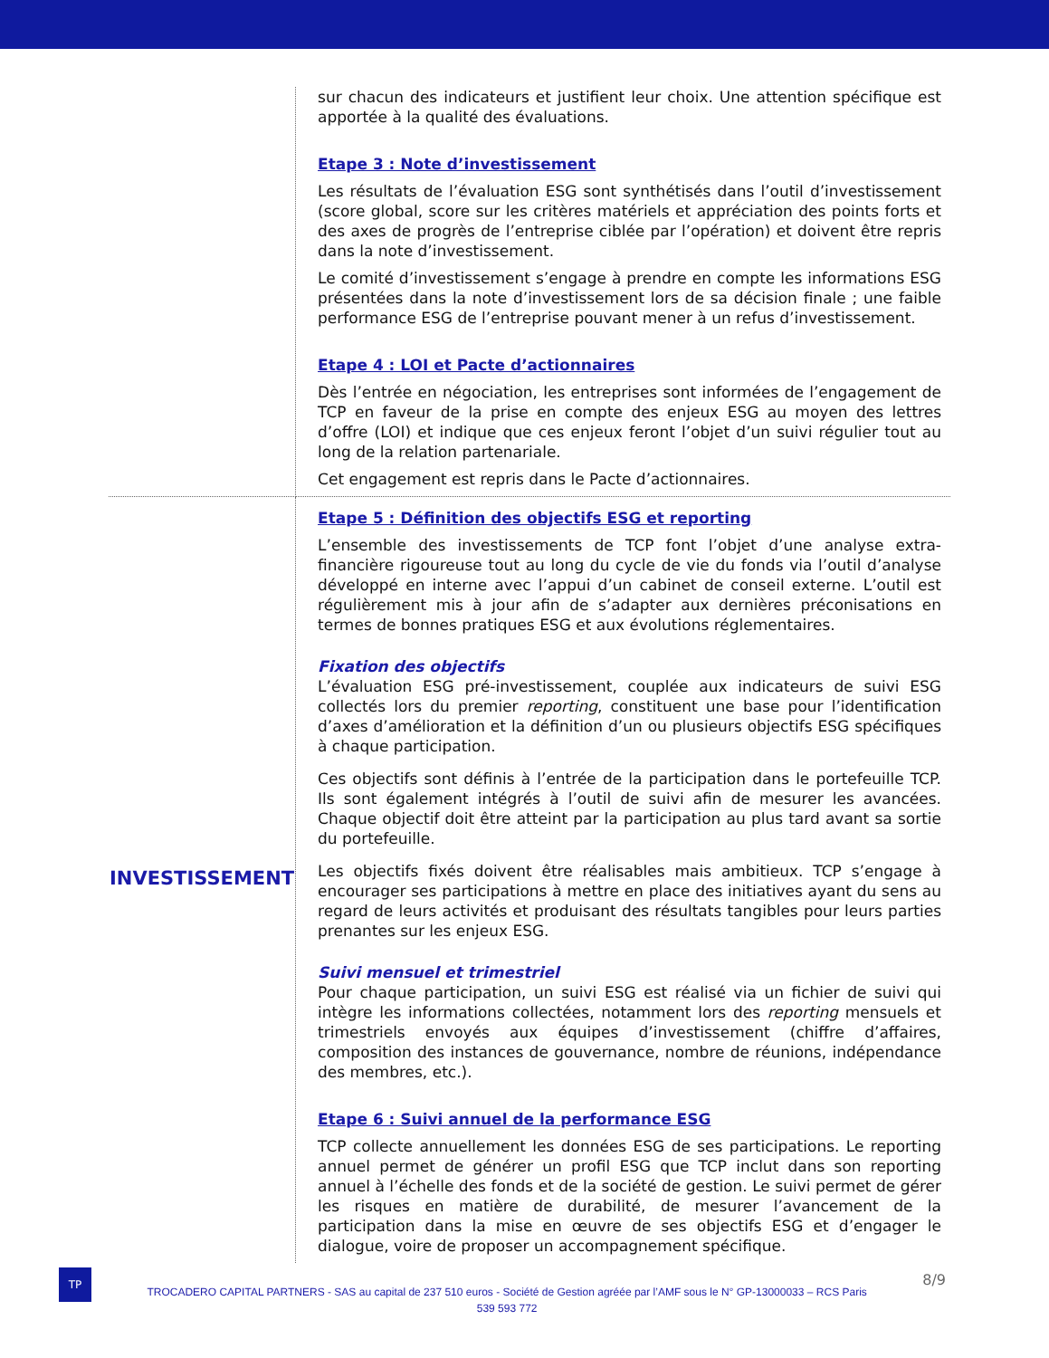| | sur chacun des indicateurs et justifient leur choix. Une attention spécifique est apportée à la qualité des évaluations. Etape 3 : Note d’investissement Les résultats de l’évaluation ESG sont synthétisés dans l’outil d’investissement (score global, score sur les critères matériels et appréciation des points forts et des axes de progrès de l’entreprise ciblée par l’opération) et doivent être repris dans la note d’investissement. Le comité d’investissement s’engage à prendre en compte les informations ESG présentées dans la note d’investissement lors de sa décision finale ; une faible performance ESG de l’entreprise pouvant mener à un refus d’investissement. Etape 4 : LOI et Pacte d’actionnaires Dès l’entrée en négociation, les entreprises sont informées de l’engagement de TCP en faveur de la prise en compte des enjeux ESG au moyen des lettres d’offre (LOI) et indique que ces enjeux feront l’objet d’un suivi régulier tout au long de la relation partenariale. Cet engagement est repris dans le Pacte d’actionnaires. |
| INVESTISSEMENT | Etape 5 : Définition des objectifs ESG et reporting L’ensemble des investissements de TCP font l’objet d’une analyse extra-financière rigoureuse tout au long du cycle de vie du fonds via l’outil d’analyse développé en interne avec l’appui d’un cabinet de conseil externe. L’outil est régulièrement mis à jour afin de s’adapter aux dernières préconisations en termes de bonnes pratiques ESG et aux évolutions réglementaires. Fixation des objectifs L’évaluation ESG pré-investissement, couplée aux indicateurs de suivi ESG collectés lors du premier reporting , constituent une base pour l’identification d’axes d’amélioration et la définition d’un ou plusieurs objectifs ESG spécifiques à chaque participation. Ces objectifs sont définis à l’entrée de la participation dans le portefeuille TCP. Ils sont également intégrés à l’outil de suivi afin de mesurer les avancées. Chaque objectif doit être atteint par la participation au plus tard avant sa sortie du portefeuille. Les objectifs fixés doivent être réalisables mais ambitieux. TCP s’engage à encourager ses participations à mettre en place des initiatives ayant du sens au regard de leurs activités et produisant des résultats tangibles pour leurs parties prenantes sur les enjeux ESG. Suivi mensuel et trimestriel Pour chaque participation, un suivi ESG est réalisé via un fichier de suivi qui intègre les informations collectées, notamment lors des reporting mensuels et trimestriels envoyés aux équipes d’investissement (chiffre d’affaires, composition des instances de gouvernance, nombre de réunions, indépendance des membres, etc.). Etape 6 : Suivi annuel de la performance ESG TCP collecte annuellement les données ESG de ses participations. Le reporting annuel permet de générer un profil ESG que TCP inclut dans son reporting annuel à l’échelle des fonds et de la société de gestion. Le suivi permet de gérer les risques en matière de durabilité, de mesurer l’avancement de la participation dans la mise en œuvre de ses objectifs ESG et d’engager le dialogue, voire de proposer un accompagnement spécifique. |
TP
TROCADERO CAPITAL PARTNERS - SAS au capital de 237 510 euros - Société de Gestion agréée par l’AMF sous le N° GP-13000033 – RCS Paris
539 593 772
8/9